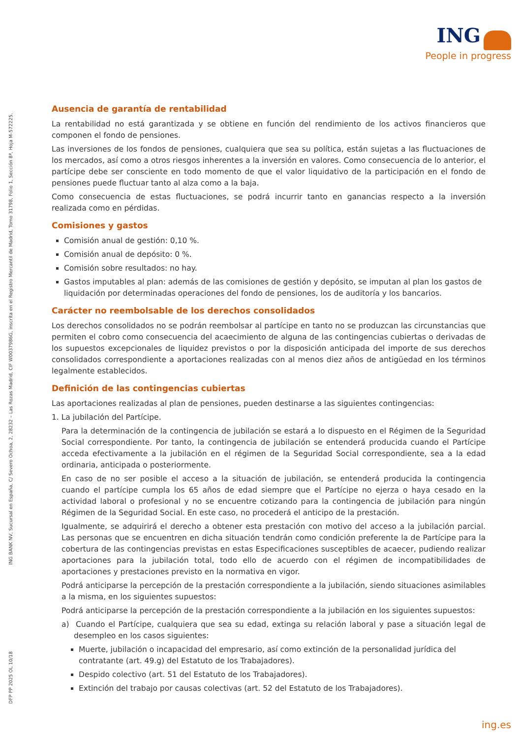ING
People in progress
ING BANK NV, Sucursal en España, C/ Severo Ochoa, 2, 28232 – Las Rozas Madrid, CIF W0037986G, inscrita en el Registro Mercantil de Madrid, Tomo 31798, Folio 1, Sección 8ª, Hoja M-572225.
DFP PP 2025 OL 10/18
Ausencia de garantía de rentabilidad
La rentabilidad no está garantizada y se obtiene en función del rendimiento de los activos financieros que componen el fondo de pensiones.
Las inversiones de los fondos de pensiones, cualquiera que sea su política, están sujetas a las fluctuaciones de los mercados, así como a otros riesgos inherentes a la inversión en valores. Como consecuencia de lo anterior, el partícipe debe ser consciente en todo momento de que el valor liquidativo de la participación en el fondo de pensiones puede fluctuar tanto al alza como a la baja.
Como consecuencia de estas fluctuaciones, se podrá incurrir tanto en ganancias respecto a la inversión realizada como en pérdidas.
Comisiones y gastos
Comisión anual de gestión: 0,10 %.
Comisión anual de depósito: 0 %.
Comisión sobre resultados: no hay.
Gastos imputables al plan: además de las comisiones de gestión y depósito, se imputan al plan los gastos de liquidación por determinadas operaciones del fondo de pensiones, los de auditoría y los bancarios.
Carácter no reembolsable de los derechos consolidados
Los derechos consolidados no se podrán reembolsar al partícipe en tanto no se produzcan las circunstancias que permiten el cobro como consecuencia del acaecimiento de alguna de las contingencias cubiertas o derivadas de los supuestos excepcionales de liquidez previstos o por la disposición anticipada del importe de sus derechos consolidados correspondiente a aportaciones realizadas con al menos diez años de antigüedad en los términos legalmente establecidos.
Definición de las contingencias cubiertas
Las aportaciones realizadas al plan de pensiones, pueden destinarse a las siguientes contingencias:
1. La jubilación del Partícipe.
Para la determinación de la contingencia de jubilación se estará a lo dispuesto en el Régimen de la Seguridad Social correspondiente. Por tanto, la contingencia de jubilación se entenderá producida cuando el Partícipe acceda efectivamente a la jubilación en el régimen de la Seguridad Social correspondiente, sea a la edad ordinaria, anticipada o posteriormente.
En caso de no ser posible el acceso a la situación de jubilación, se entenderá producida la contingencia cuando el partícipe cumpla los 65 años de edad siempre que el Partícipe no ejerza o haya cesado en la actividad laboral o profesional y no se encuentre cotizando para la contingencia de jubilación para ningún Régimen de la Seguridad Social. En este caso, no procederá el anticipo de la prestación.
Igualmente, se adquirirá el derecho a obtener esta prestación con motivo del acceso a la jubilación parcial. Las personas que se encuentren en dicha situación tendrán como condición preferente la de Partícipe para la cobertura de las contingencias previstas en estas Especificaciones susceptibles de acaecer, pudiendo realizar aportaciones para la jubilación total, todo ello de acuerdo con el régimen de incompatibilidades de aportaciones y prestaciones previsto en la normativa en vigor.
Podrá anticiparse la percepción de la prestación correspondiente a la jubilación, siendo situaciones asimilables a la misma, en los siguientes supuestos:
Podrá anticiparse la percepción de la prestación correspondiente a la jubilación en los siguientes supuestos:
a) Cuando el Partícipe, cualquiera que sea su edad, extinga su relación laboral y pase a situación legal de desempleo en los casos siguientes:
Muerte, jubilación o incapacidad del empresario, así como extinción de la personalidad jurídica del contratante (art. 49.g) del Estatuto de los Trabajadores).
Despido colectivo (art. 51 del Estatuto de los Trabajadores).
Extinción del trabajo por causas colectivas (art. 52 del Estatuto de los Trabajadores).
ing.es